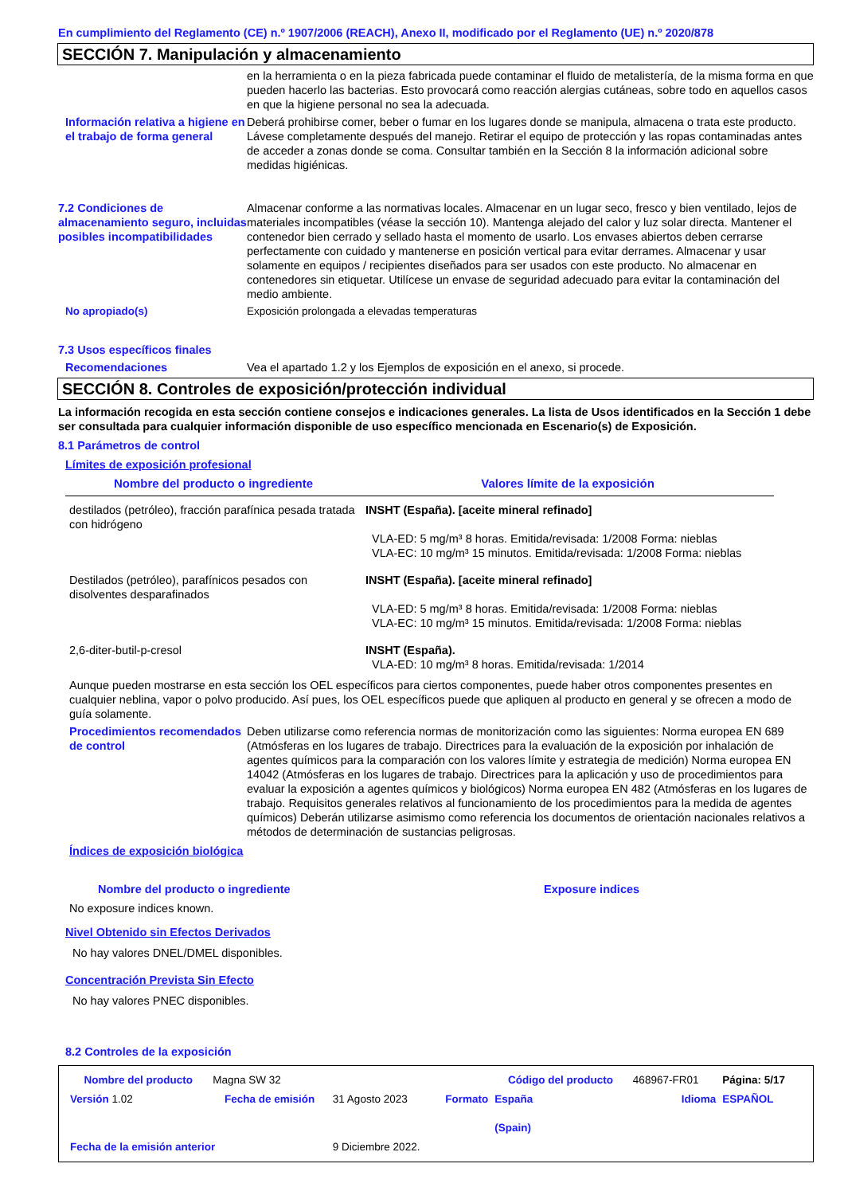En cumplimiento del Reglamento (CE) n.º 1907/2006 (REACH), Anexo II, modificado por el Reglamento (UE) n.º 2020/878
SECCIÓN 7. Manipulación y almacenamiento
en la herramienta o en la pieza fabricada puede contaminar el fluido de metalistería, de la misma forma en que pueden hacerlo las bacterias. Esto provocará como reacción alergias cutáneas, sobre todo en aquellos casos en que la higiene personal no sea la adecuada.
Información relativa a higiene en el trabajo de forma general
Deberá prohibirse comer, beber o fumar en los lugares donde se manipula, almacena o trata este producto. Lávese completamente después del manejo. Retirar el equipo de protección y las ropas contaminadas antes de acceder a zonas donde se coma. Consultar también en la Sección 8 la información adicional sobre medidas higiénicas.
7.2 Condiciones de almacenamiento seguro, incluidas posibles incompatibilidades
Almacenar conforme a las normativas locales. Almacenar en un lugar seco, fresco y bien ventilado, lejos de materiales incompatibles (véase la sección 10). Mantenga alejado del calor y luz solar directa. Mantener el contenedor bien cerrado y sellado hasta el momento de usarlo. Los envases abiertos deben cerrarse perfectamente con cuidado y mantenerse en posición vertical para evitar derrames. Almacenar y usar solamente en equipos / recipientes diseñados para ser usados con este producto. No almacenar en contenedores sin etiquetar. Utilícese un envase de seguridad adecuado para evitar la contaminación del medio ambiente.
No apropiado(s) Exposición prolongada a elevadas temperaturas
7.3 Usos específicos finales
Recomendaciones Vea el apartado 1.2 y los Ejemplos de exposición en el anexo, si procede.
SECCIÓN 8. Controles de exposición/protección individual
La información recogida en esta sección contiene consejos e indicaciones generales. La lista de Usos identificados en la Sección 1 debe ser consultada para cualquier información disponible de uso específico mencionada en Escenario(s) de Exposición.
8.1 Parámetros de control
Límites de exposición profesional
| Nombre del producto o ingrediente | Valores límite de la exposición |
| --- | --- |
| destilados (petróleo), fracción parafínica pesada tratada con hidrógeno | INSHT (España). [aceite mineral refinado] VLA-ED: 5 mg/m³ 8 horas. Emitida/revisada: 1/2008 Forma: nieblas VLA-EC: 10 mg/m³ 15 minutos. Emitida/revisada: 1/2008 Forma: nieblas |
| Destilados (petróleo), parafínicos pesados con disolventes desparafinados | INSHT (España). [aceite mineral refinado] VLA-ED: 5 mg/m³ 8 horas. Emitida/revisada: 1/2008 Forma: nieblas VLA-EC: 10 mg/m³ 15 minutos. Emitida/revisada: 1/2008 Forma: nieblas |
| 2,6-diter-butil-p-cresol | INSHT (España). VLA-ED: 10 mg/m³ 8 horas. Emitida/revisada: 1/2014 |
Aunque pueden mostrarse en esta sección los OEL específicos para ciertos componentes, puede haber otros componentes presentes en cualquier neblina, vapor o polvo producido. Así pues, los OEL específicos puede que apliquen al producto en general y se ofrecen a modo de guía solamente.
Procedimientos recomendados de control
Deben utilizarse como referencia normas de monitorización como las siguientes: Norma europea EN 689 (Atmósferas en los lugares de trabajo. Directrices para la evaluación de la exposición por inhalación de agentes químicos para la comparación con los valores límite y estrategia de medición) Norma europea EN 14042 (Atmósferas en los lugares de trabajo. Directrices para la aplicación y uso de procedimientos para evaluar la exposición a agentes químicos y biológicos) Norma europea EN 482 (Atmósferas en los lugares de trabajo. Requisitos generales relativos al funcionamiento de los procedimientos para la medida de agentes químicos) Deberán utilizarse asimismo como referencia los documentos de orientación nacionales relativos a métodos de determinación de sustancias peligrosas.
Índices de exposición biológica
Nombre del producto o ingrediente Exposure indices
No exposure indices known.
Nivel Obtenido sin Efectos Derivados
No hay valores DNEL/DMEL disponibles.
Concentración Prevista Sin Efecto
No hay valores PNEC disponibles.
8.2 Controles de la exposición
| Nombre del producto | Magna SW 32 | | | Código del producto | 468967-FR01 | Página: 5/17 |
| Versión 1.02 | Fecha de emisión | 31 Agosto 2023 | Formato | España (Spain) | Idioma | ESPAÑOL |
| Fecha de la emisión anterior | | 9 Diciembre 2022. | | | | |